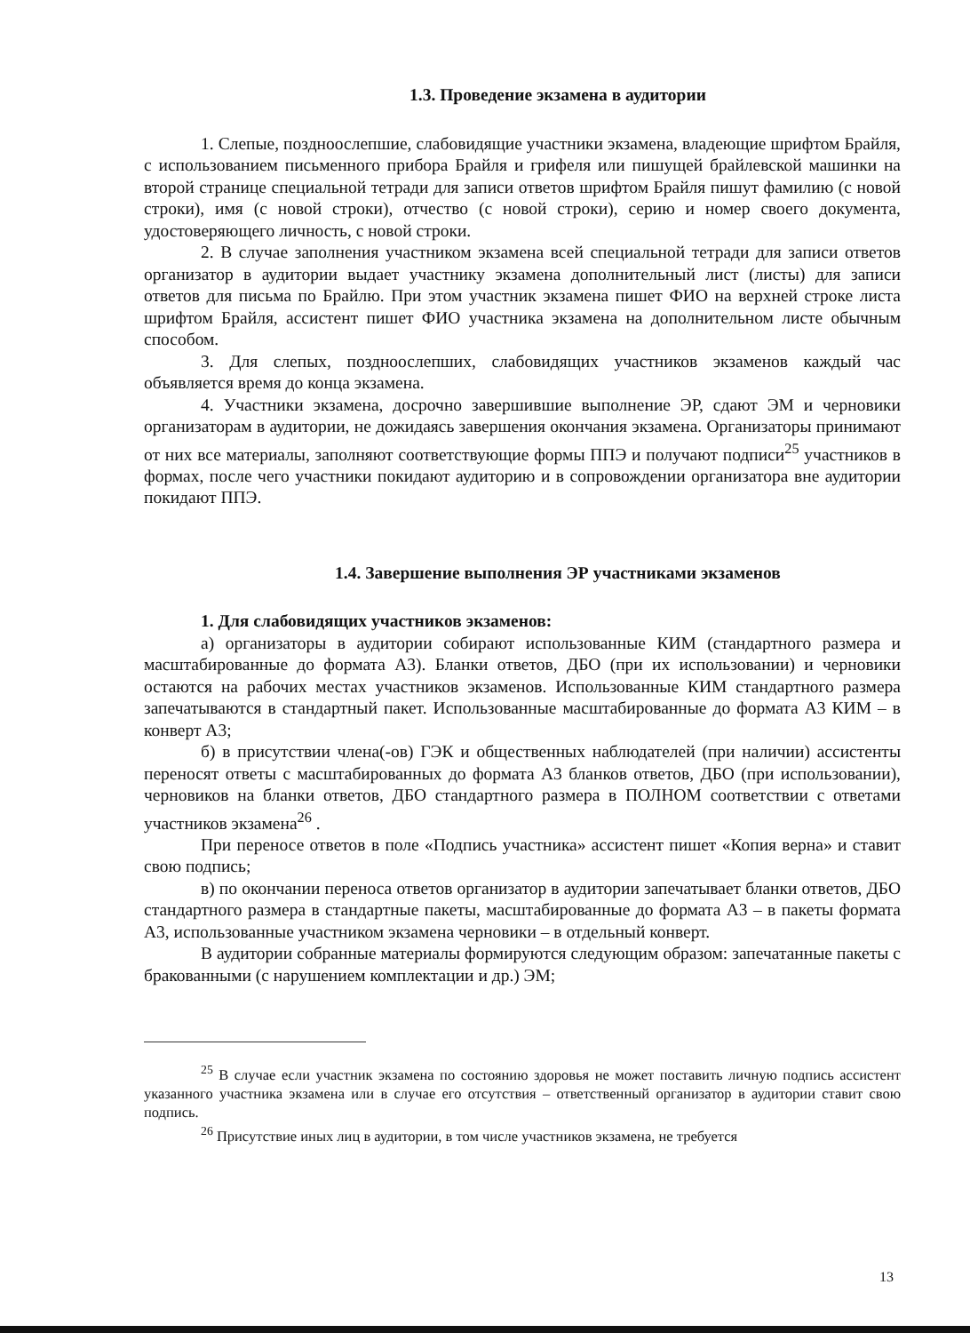1.3. Проведение экзамена в аудитории
1. Слепые, позднoослепшие, слабовидящие участники экзамена, владеющие шрифтом Брайля, с использованием письменного прибора Брайля и грифеля или пишущей брайлевской машинки на второй странице специальной тетради для записи ответов шрифтом Брайля пишут фамилию (с новой строки), имя (с новой строки), отчество (с новой строки), серию и номер своего документа, удостоверяющего личность, с новой строки.
2. В случае заполнения участником экзамена всей специальной тетради для записи ответов организатор в аудитории выдает участнику экзамена дополнительный лист (листы) для записи ответов для письма по Брайлю. При этом участник экзамена пишет ФИО на верхней строке листа шрифтом Брайля, ассистент пишет ФИО участника экзамена на дополнительном листе обычным способом.
3. Для слепых, позднoослепших, слабовидящих участников экзаменов каждый час объявляется время до конца экзамена.
4. Участники экзамена, досрочно завершившие выполнение ЭР, сдают ЭМ и черновики организаторам в аудитории, не дожидаясь завершения окончания экзамена. Организаторы принимают от них все материалы, заполняют соответствующие формы ППЭ и получают подписи<sup>25</sup> участников в формах, после чего участники покидают аудиторию и в сопровождении организатора вне аудитории покидают ППЭ.
1.4. Завершение выполнения ЭР участниками экзаменов
1. Для слабовидящих участников экзаменов:
а) организаторы в аудитории собирают использованные КИМ (стандартного размера и масштабированные до формата А3). Бланки ответов, ДБО (при их использовании) и черновики остаются на рабочих местах участников экзаменов. Использованные КИМ стандартного размера запечатываются в стандартный пакет. Использованные масштабированные до формата А3 КИМ – в конверт А3;
б) в присутствии члена(-ов) ГЭК и общественных наблюдателей (при наличии) ассистенты переносят ответы с масштабированных до формата А3 бланков ответов, ДБО (при использовании), черновиков на бланки ответов, ДБО стандартного размера в ПОЛНОМ соответствии с ответами участников экзамена<sup>26</sup> .
При переносе ответов в поле «Подпись участника» ассистент пишет «Копия верна» и ставит свою подпись;
в) по окончании переноса ответов организатор в аудитории запечатывает бланки ответов, ДБО стандартного размера в стандартные пакеты, масштабированные до формата А3 – в пакеты формата А3, использованные участником экзамена черновики – в отдельный конверт.
В аудитории собранные материалы формируются следующим образом: запечатанные пакеты с бракованными (с нарушением комплектации и др.) ЭМ;
<sup>25</sup> В случае если участник экзамена по состоянию здоровья не может поставить личную подпись ассистент указанного участника экзамена или в случае его отсутствия – ответственный организатор в аудитории ставит свою подпись.
<sup>26</sup> Присутствие иных лиц в аудитории, в том числе участников экзамена, не требуется
13